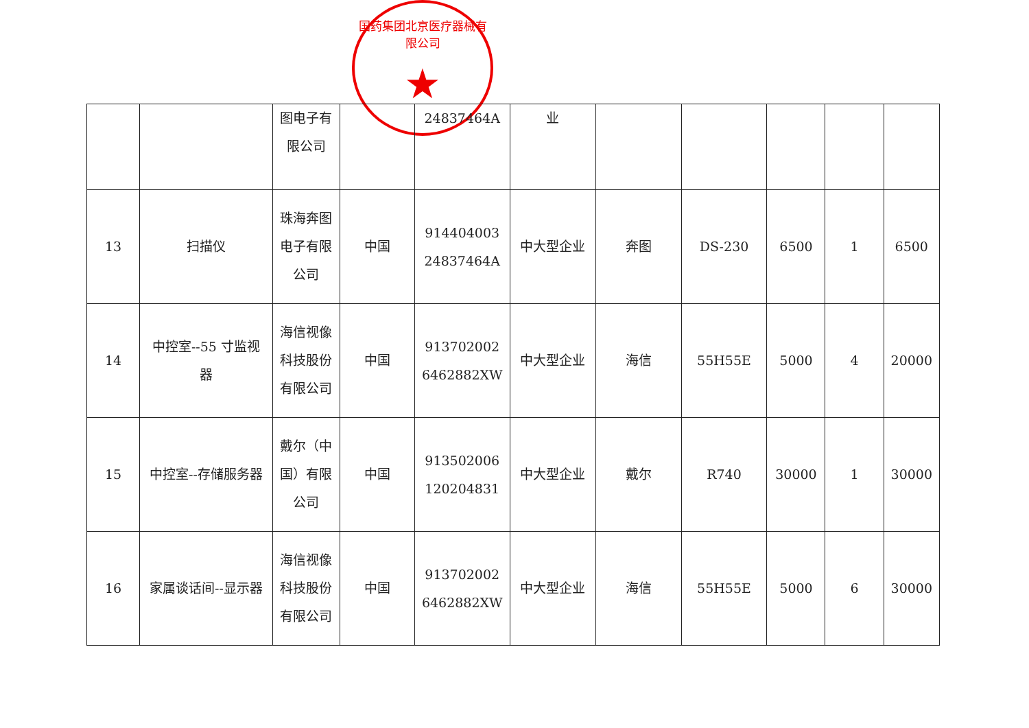国药集团北京医疗器械有限公司
★
| | | 图电子有限公司 | | 24837464A | 业 | | | | | |
| 13 | 扫描仪 | 珠海奔图电子有限公司 | 中国 | 914404003 24837464A | 中大型企业 | 奔图 | DS-230 | 6500 | 1 | 6500 |
| 14 | 中控室--55 寸监视器 | 海信视像科技股份有限公司 | 中国 | 913702002 6462882XW | 中大型企业 | 海信 | 55H55E | 5000 | 4 | 20000 |
| 15 | 中控室--存储服务器 | 戴尔（中国）有限公司 | 中国 | 913502006 120204831 | 中大型企业 | 戴尔 | R740 | 30000 | 1 | 30000 |
| 16 | 家属谈话间--显示器 | 海信视像科技股份有限公司 | 中国 | 913702002 6462882XW | 中大型企业 | 海信 | 55H55E | 5000 | 6 | 30000 |